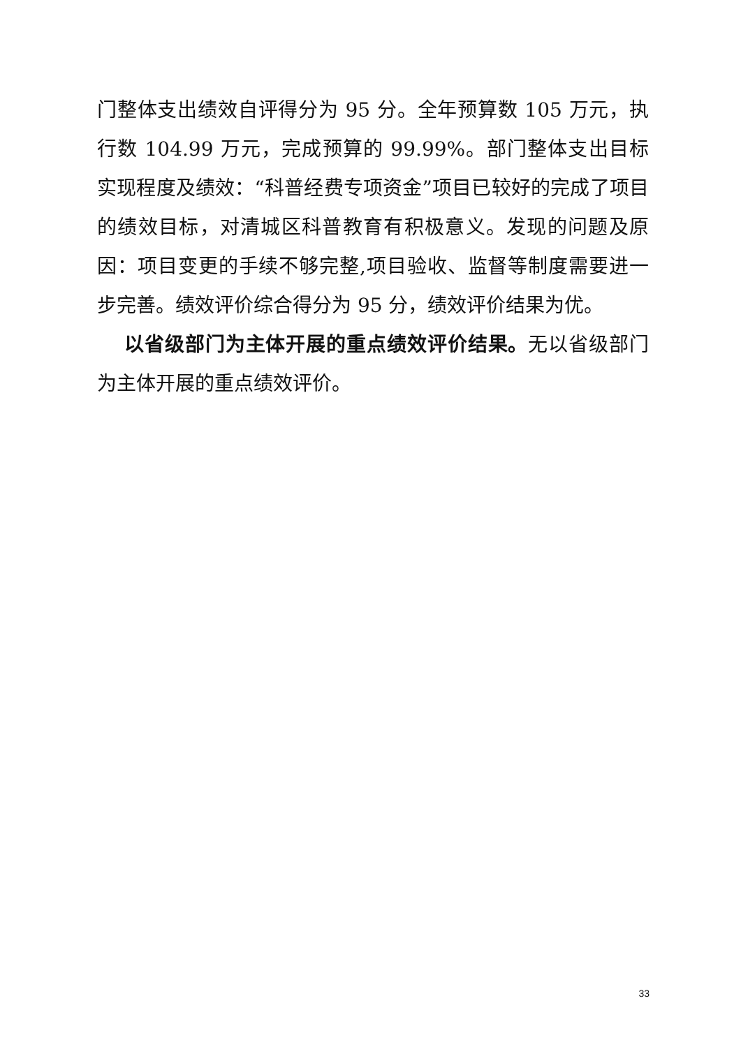门整体支出绩效自评得分为 95 分。全年预算数 105 万元，执行数 104.99 万元，完成预算的 99.99%。部门整体支出目标实现程度及绩效：“科普经费专项资金”项目已较好的完成了项目的绩效目标，对清城区科普教育有积极意义。发现的问题及原因：项目变更的手续不够完整,项目验收、监督等制度需要进一步完善。绩效评价综合得分为 95 分，绩效评价结果为优。
以省级部门为主体开展的重点绩效评价结果。无以省级部门为主体开展的重点绩效评价。
33